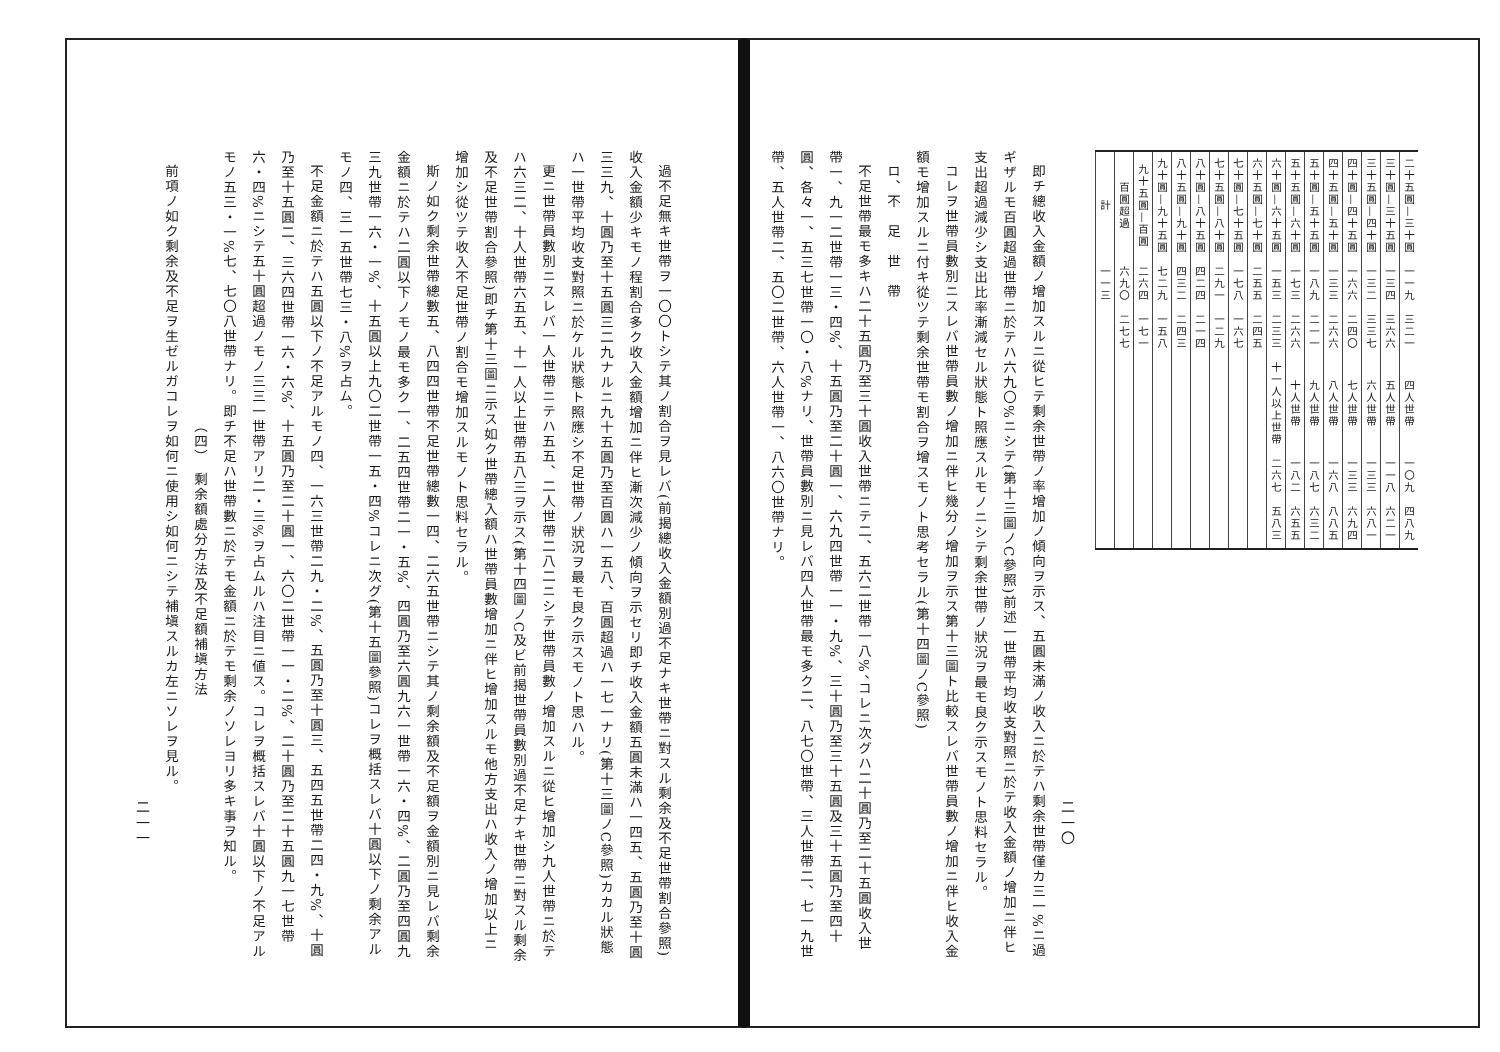| 二十五圓—三十圓 | 一一九 | 三二一 | 四人世帶 | 一〇九 | 四八九 |
| 三十圓—三十五圓 | 一三四 | 三六六 | 五人世帶 | 一一八 | 六二一 |
| 三十五圓—四十圓 | 一三二 | 三三七 | 六人世帶 | 一三三 | 六八一 |
| 四十圓—四十五圓 | 一六六 | 二四〇 | 七人世帶 | 一三三 | 六九四 |
| 四十五圓—五十圓 | 一三三 | 二六六 | 八人世帶 | 一六八 | 八八五 |
| 五十圓—五十五圓 | 一八九 | 二一一 | 九人世帶 | 一八七 | 六三二 |
| 五十五圓—六十圓 | 一七三 | 二六六 | 十人世帶 | 一八二 | 六五五 |
| 六十圓—六十五圓 | 一五三 | 二三三 | 十一人以上世帶 | 二六七 | 五八三 |
| 六十五圓—七十圓 | 二五五 | 二四五 | | | |
| 七十圓—七十五圓 | 一七八 | 一六七 | | | |
| 七十五圓—八十圓 | 二九一 | 一二九 | | | |
| 八十圓—八十五圓 | 四二四 | 二一四 | | | |
| 八十五圓—九十圓 | 四三二 | 二四三 | | | |
| 九十圓—九十五圓 | 七二九 | 一五八 | | | |
| 九十五圓—百圓 | 二六四 | 一七一 | | | |
| 百圓超過 | 六九〇 | 二七七 | | | |
| 計 | 一一三 | | | | |
二一〇
即チ總收入金額ノ增加スルニ從ヒテ剩余世帶ノ率增加ノ傾向ヲ示ス、五圓未滿ノ收入ニ於テハ剩余世帶僅カ三一%ニ過ギザルモ百圓超過世帶ニ於テハ六九〇%ニシテ(第十三圖ノC參照)前述一世帶平均收支對照ニ於テ收入金額ノ增加ニ伴ヒ支出超過減少シ支出比率漸減セル狀態ト照應スルモノニシテ剩余世帶ノ狀況ヲ最モ良ク示スモノト思料セラル。
コレヲ世帶員數別ニスレバ世帶員數ノ增加ニ伴ヒ幾分ノ增加ヲ示ス第十三圖ト比較スレバ世帶員數ノ增加ニ伴ヒ收入金額モ增加スルニ付キ從ツテ剩余世帶モ割合ヲ增スモノト思考セラル(第十四圖ノC參照)
ロ、不　足　世　帶
不足世帶最モ多キハ二十五圓乃至三十圓收入世帶ニテ二、五六二世帶一八%、コレニ次グハ二十圓乃至二十五圓收入世帶一、九一二世帶一三・四%、十五圓乃至二十圓一、六九四世帶一一・九%、三十圓乃至三十五圓及三十五圓乃至四十圓、各々一、五三七世帶一〇・八%ナリ、世帶員數別ニ見レバ四人世帶最モ多ク二、八七〇世帶、三人世帶二、七一九世帶、五人世帶二、五〇二世帶、六人世帶一、八六〇世帶ナリ。
過不足無キ世帶ヲ一〇〇トシテ其ノ割合ヲ見レバ(前揭總收入金額別過不足ナキ世帶ニ對スル剩余及不足世帶割合參照)收入金額少キモノ程割合多ク收入金額增加ニ伴ヒ漸次減少ノ傾向ヲ示セリ即チ收入金額五圓未滿ハ一四五、五圓乃至十圓三三九、十圓乃至十五圓三二九ナルニ九十五圓乃至百圓ハ一五八、百圓超過ハ一七一ナリ(第十三圖ノC參照)カカル狀態ハ一世帶平均收支對照ニ於ケル狀態ト照應シ不足世帶ノ狀況ヲ最モ良ク示スモノト思ハル。
更ニ世帶員數別ニスレバ一人世帶ニテハ五五、二人世帶二八二ニシテ世帶員數ノ增加スルニ從ヒ增加シ九人世帶ニ於テハ六三二、十人世帶六五五、十一人以上世帶五八三ヲ示ス(第十四圖ノC及ビ前揭世帶員數別過不足ナキ世帶ニ對スル剩余及不足世帶割合參照)即チ第十三圖ニ示ス如ク世帶總入額ハ世帶員數增加ニ伴ヒ增加スルモ他方支出ハ收入ノ增加以上ニ增加シ從ツテ收入不足世帶ノ割合モ增加スルモノト思料セラル。
斯ノ如ク剩余世帶總數五、八四四世帶不足世帶總數一四、二六五世帶ニシテ其ノ剩余額及不足額ヲ金額別ニ見レバ剩余金額ニ於テハ二圓以下ノモノ最モ多ク一、二五四世帶二一・五%、四圓乃至六圓九六一世帶一六・四%、二圓乃至四圓九三九世帶一六・一%、十五圓以上九〇二世帶一五・四%コレニ次グ(第十五圖參照)コレヲ概括スレバ十圓以下ノ剩余アルモノ四、三一五世帶七三・八%ヲ占ム。
不足金額ニ於テハ五圓以下ノ不足アルモノ四、一六三世帶二九・二%、五圓乃至十圓三、五四五世帶二四・九%、十圓乃至十五圓二、三六四世帶一六・六%、十五圓乃至二十圓一、六〇二世帶一一・二%、二十圓乃至二十五圓九一七世帶六・四%ニシテ五十圓超過ノモノ三三一世帶アリ二・三%ヲ占ムルハ注目ニ値ス。コレヲ概括スレバ十圓以下ノ不足アルモノ五三・一%七、七〇八世帶ナリ。即チ不足ハ世帶數ニ於テモ金額ニ於テモ剩余ノソレヨリ多キ事ヲ知ル。
（四）　剩余額處分方法及不足額補塡方法
前項ノ如ク剩余及不足ヲ生ゼルガコレヲ如何ニ使用シ如何ニシテ補塡スルカ左ニソレヲ見ル。
二一一